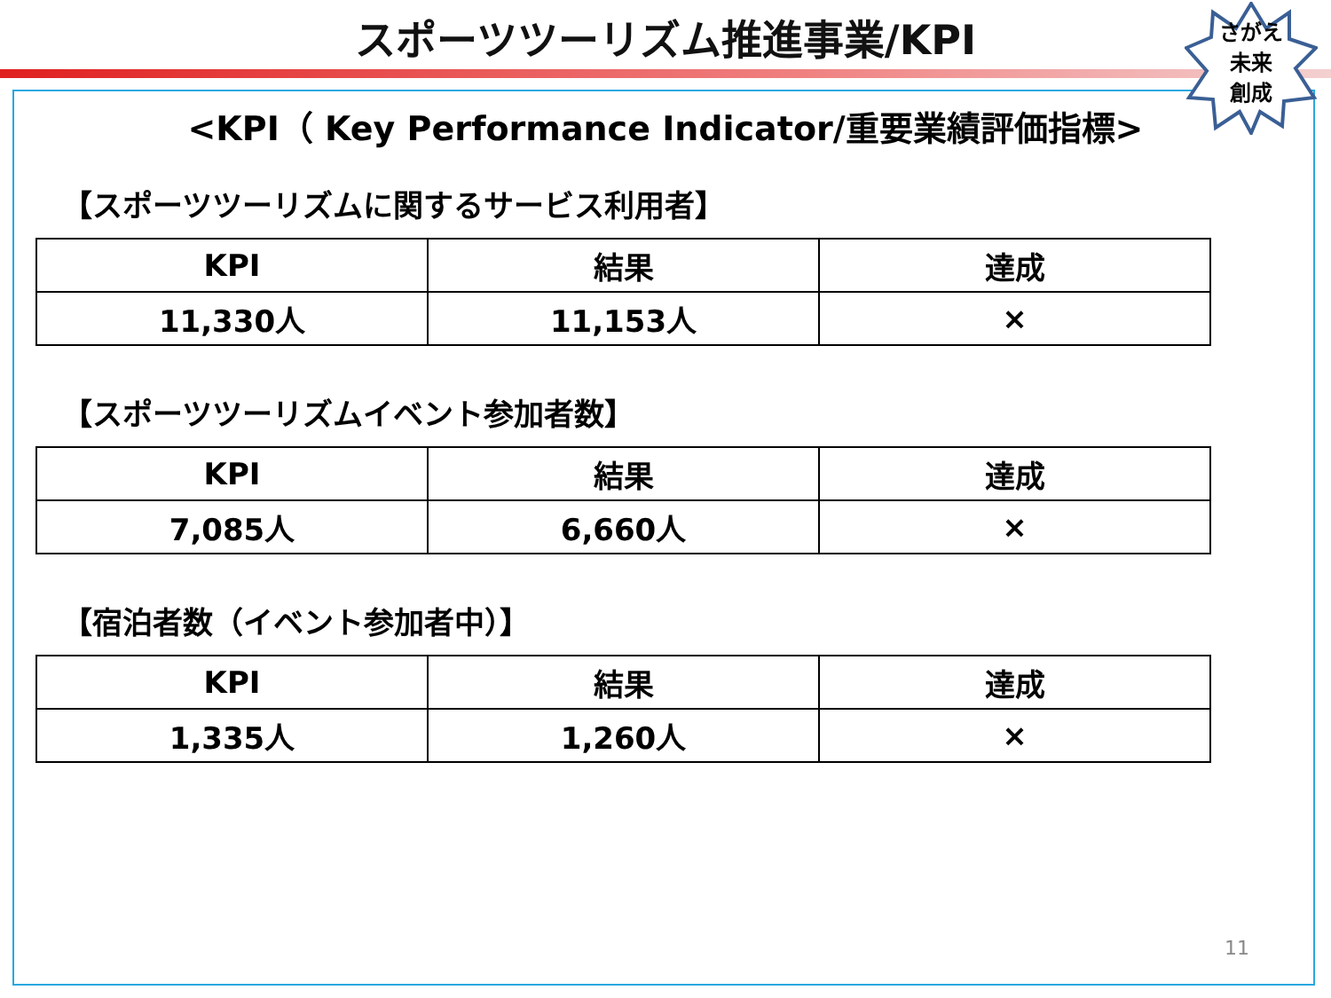スポーツツーリズム推進事業/KPI
さがえ
未来
創成
<KPI（ Key Performance Indicator/重要業績評価指標>
【スポーツツーリズムに関するサービス利用者】
| KPI | 結果 | 達成 |
| --- | --- | --- |
| 11,330人 | 11,153人 | × |
【スポーツツーリズムイベント参加者数】
| KPI | 結果 | 達成 |
| --- | --- | --- |
| 7,085人 | 6,660人 | × |
【宿泊者数（イベント参加者中）】
| KPI | 結果 | 達成 |
| --- | --- | --- |
| 1,335人 | 1,260人 | × |
11